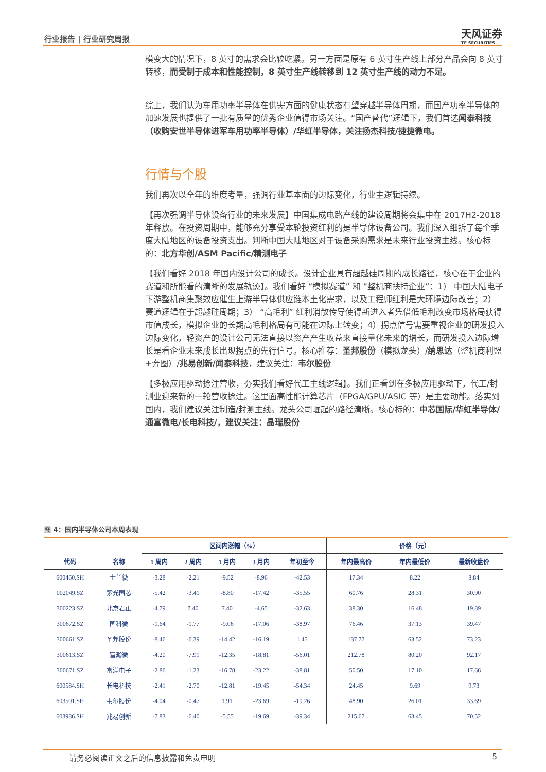行业报告 | 行业研究周报 天风证券
TF SECURITIES
模变大的情况下，8 英寸的需求会比较吃紧。另一方面是原有 6 英寸生产线上部分产品会向 8 英寸转移，而受制于成本和性能控制，8 英寸生产线转移到 12 英寸生产线的动力不足。
综上，我们认为车用功率半导体在供需方面的健康状态有望穿越半导体周期，而国产功率半导体的加速发展也提供了一批有质量的优秀企业值得市场关注。“国产替代”逻辑下，我们首选闻泰科技（收购安世半导体进军车用功率半导体）/华虹半导体，关注扬杰科技/捷捷微电。
行情与个股
我们再次以全年的维度考量，强调行业基本面的边际变化，行业主逻辑持续。
【再次强调半导体设备行业的未来发展】中国集成电路产线的建设周期将会集中在 2017H2-2018 年释放。在投资周期中，能够充分享受本轮投资红利的是半导体设备公司。我们深入细拆了每个季度大陆地区的设备投资支出。判断中国大陆地区对于设备采购需求是未来行业投资主线。核心标的：北方华创/ASM Pacific/精测电子
【我们看好 2018 年国内设计公司的成长。设计企业具有超越硅周期的成长路径，核心在于企业的赛道和所能看的清晰的发展轨迹】。我们看好 “模拟赛道” 和 “整机商扶持企业”：1） 中国大陆电子下游整机商集聚效应催生上游半导体供应链本土化需求，以及工程师红利是大环境边际改善；2） 赛道逻辑在于超越硅周期；3） “高毛利” 红利消散传导使得新进入者凭借低毛利改变市场格局获得市值成长，模拟企业的长期高毛利格局有可能在边际上转变；4）拐点信号需要重视企业的研发投入边际变化，轻资产的设计公司无法直接以资产产生收益来直接量化未来的增长，而研发投入边际增长是看企业未来成长出现拐点的先行信号。核心推荐：圣邦股份（模拟龙头）/纳思达（整机商利盟+奔图）/兆易创新/闻泰科技，建议关注：韦尔股份
【多极应用驱动捻注营收，夯实我们看好代工主线逻辑】。我们正看到在多极应用驱动下，代工/封测业迎来新的一轮营收捻注。这里面高性能计算芯片（FPGA/GPU/ASIC 等）是主要动能。落实到国内，我们建议关注制造/封测主线。龙头公司崛起的路径清晰。核心标的：中芯国际/华虹半导体/通富微电/长电科技/，建议关注：晶瑞股份
图 4：国内半导体公司本周表现
| | | 区间内涨幅（%） | | | | | 价格（元） | | |
| --- | --- | --- | --- | --- | --- | --- | --- | --- | --- |
| 代码 | 名称 | 1 周内 | 2 周内 | 1 月内 | 3 月内 | 年初至今 | 年内最高价 | 年内最低价 | 最新收盘价 |
| 600460.SH | 士兰微 | -3.28 | -2.21 | -9.52 | -8.96 | -42.53 | 17.34 | 8.22 | 8.84 |
| 002049.SZ | 紫光国芯 | -5.42 | -3.41 | -8.80 | -17.42 | -35.55 | 60.76 | 28.31 | 30.90 |
| 300223.SZ | 北京君正 | -4.79 | 7.40 | 7.40 | -4.65 | -32.63 | 38.30 | 16.48 | 19.89 |
| 300672.SZ | 国科微 | -1.64 | -1.77 | -9.06 | -17.06 | -38.97 | 76.46 | 37.13 | 39.47 |
| 300661.SZ | 圣邦股份 | -8.46 | -6.39 | -14.42 | -16.19 | 1.45 | 137.77 | 63.52 | 73.23 |
| 300613.SZ | 富瀚微 | -4.20 | -7.91 | -12.35 | -18.81 | -56.01 | 212.78 | 80.20 | 92.17 |
| 300671.SZ | 富满电子 | -2.86 | -1.23 | -16.78 | -23.22 | -38.81 | 50.50 | 17.10 | 17.66 |
| 600584.SH | 长电科技 | -2.41 | -2.70 | -12.81 | -19.45 | -54.34 | 24.45 | 9.69 | 9.73 |
| 603501.SH | 韦尔股份 | -4.04 | -0.47 | 1.91 | -23.69 | -19.26 | 48.90 | 26.01 | 33.69 |
| 603986.SH | 兆易创新 | -7.83 | -6.40 | -5.55 | -19.69 | -39.34 | 215.67 | 63.45 | 70.52 |
请务必阅读正文之后的信息披露和免责申明 5